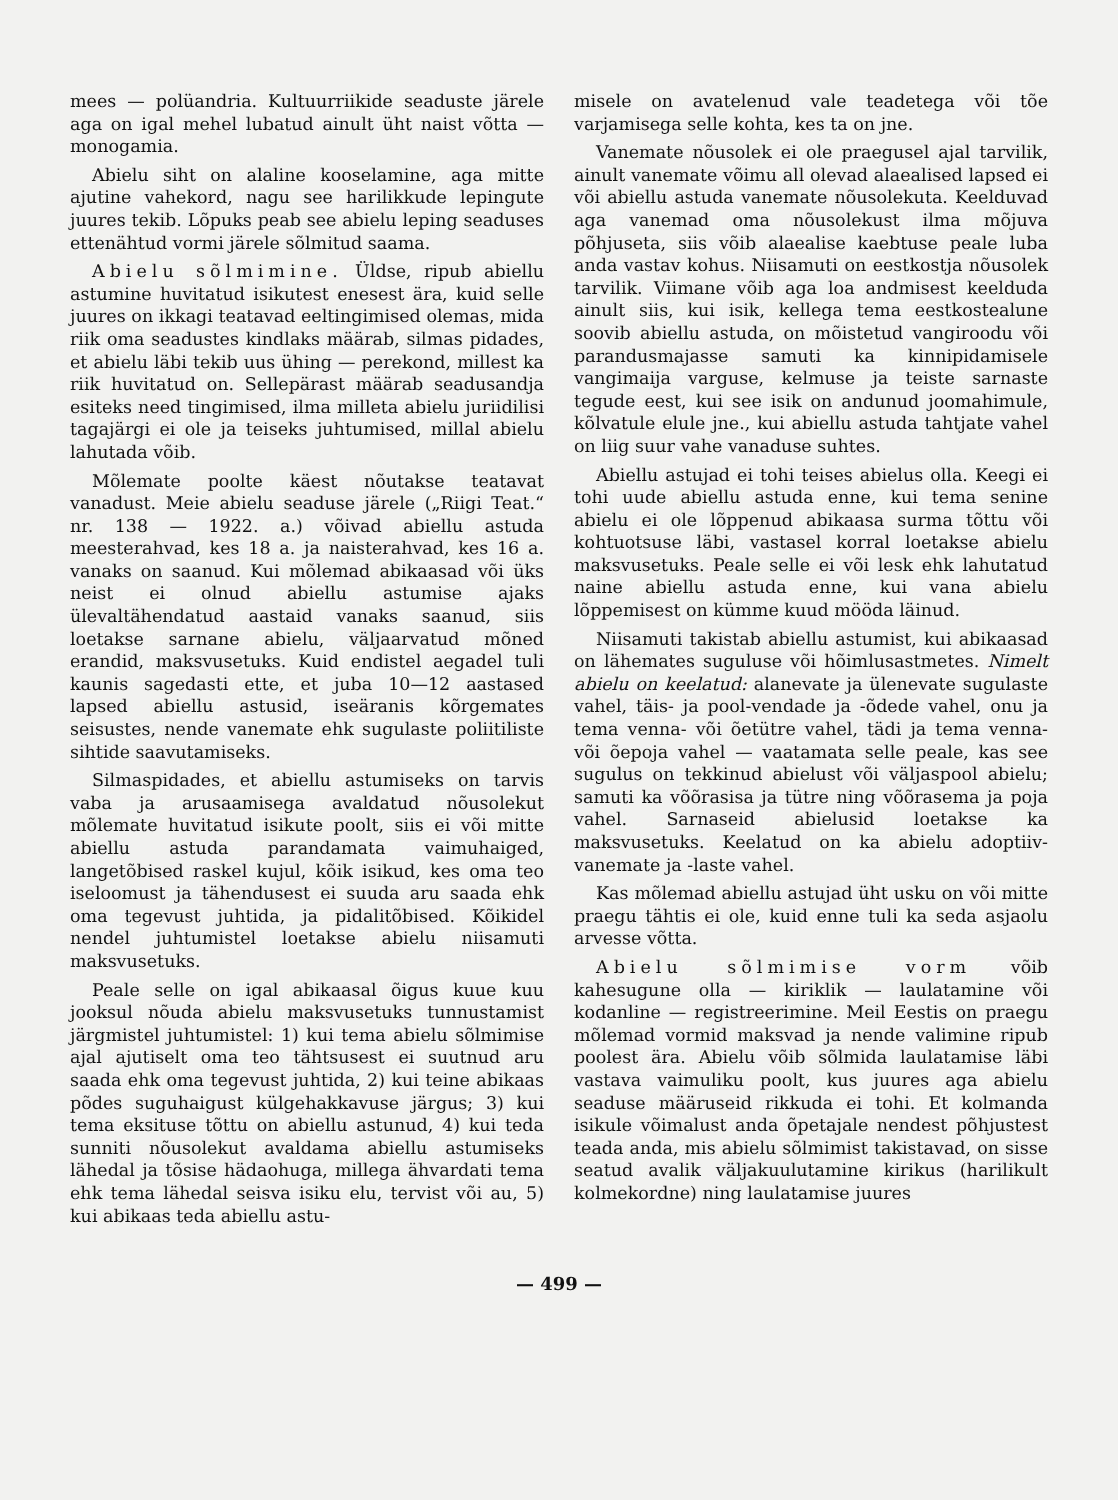mees — polüandria. Kultuurriikide seaduste järele aga on igal mehel lubatud ainult üht naist võtta — monogamia.
Abielu siht on alaline kooselamine, aga mitte ajutine vahekord, nagu see harilikkude lepingute juures tekib. Lõpuks peab see abielu leping seaduses ettenähtud vormi järele sõlmitud saama.
Abielu sõlmimine. Üldse, ripub abiellu astumine huvitatud isikutest enesest ära, kuid selle juures on ikkagi teatavad eeltingimised olemas, mida riik oma seadustes kindlaks määrab, silmas pidades, et abielu läbi tekib uus ühing — perekond, millest ka riik huvitatud on. Sellepärast määrab seadusandja esiteks need tingimised, ilma milleta abielu juriidilisi tagajärgi ei ole ja teiseks juhtumised, millal abielu lahutada võib.
Mõlemate poolte käest nõutakse teatavat vanadust. Meie abielu seaduse järele („Riigi Teat.“ nr. 138 — 1922. a.) võivad abiellu astuda meesterahvad, kes 18 a. ja naisterahvad, kes 16 a. vanaks on saanud. Kui mõlemad abikaasad või üks neist ei olnud abiellu astumise ajaks ülevaltähendatud aastaid vanaks saanud, siis loetakse sarnane abielu, väljaarvatud mõned erandid, maksvusetuks. Kuid endistel aegadel tuli kaunis sagedasti ette, et juba 10—12 aastased lapsed abiellu astusid, iseäranis kõrgemates seisustes, nende vanemate ehk sugulaste poliitiliste sihtide saavutamiseks.
Silmaspidades, et abiellu astumiseks on tarvis vaba ja arusaamisega avaldatud nõusolekut mõlemate huvitatud isikute poolt, siis ei või mitte abiellu astuda parandamata vaimuhaiged, langetõbised raskel kujul, kõik isikud, kes oma teo iseloomust ja tähendusest ei suuda aru saada ehk oma tegevust juhtida, ja pidalitõbised. Kõikidel nendel juhtumistel loetakse abielu niisamuti maksvusetuks.
Peale selle on igal abikaasal õigus kuue kuu jooksul nõuda abielu maksvusetuks tunnustamist järgmistel juhtumistel: 1) kui tema abielu sõlmimise ajal ajutiselt oma teo tähtsusest ei suutnud aru saada ehk oma tegevust juhtida, 2) kui teine abikaas põdes suguhaigust külgehakkavuse järgus; 3) kui tema eksituse tõttu on abiellu astunud, 4) kui teda sunniti nõusolekut avaldama abiellu astumiseks lähedal ja tõsise hädaohuga, millega ähvardati tema ehk tema lähedal seisva isiku elu, tervist või au, 5) kui abikaas teda abiellu astu-
misele on avatelenud vale teadetega või tõe varjamisega selle kohta, kes ta on jne.
Vanemate nõusolek ei ole praegusel ajal tarvilik, ainult vanemate võimu all olevad alaealised lapsed ei või abiellu astuda vanemate nõusolekuta. Keelduvad aga vanemad oma nõusolekust ilma mõjuva põhjuseta, siis võib alaealise kaebtuse peale luba anda vastav kohus. Niisamuti on eestkostja nõusolek tarvilik. Viimane võib aga loa andmisest keelduda ainult siis, kui isik, kellega tema eestkostealune soovib abiellu astuda, on mõistetud vangiroodu või parandusmajasse samuti ka kinnipidamisele vangimaija varguse, kelmuse ja teiste sarnaste tegude eest, kui see isik on andunud joomahimule, kõlvatule elule jne., kui abiellu astuda tahtjate vahel on liig suur vahe vanaduse suhtes.
Abiellu astujad ei tohi teises abielus olla. Keegi ei tohi uude abiellu astuda enne, kui tema senine abielu ei ole lõppenud abikaasa surma tõttu või kohtuotsuse läbi, vastasel korral loetakse abielu maksvusetuks. Peale selle ei või lesk ehk lahutatud naine abiellu astuda enne, kui vana abielu lõppemisest on kümme kuud mööda läinud.
Niisamuti takistab abiellu astumist, kui abikaasad on lähemates suguluse või hõimlusastmetes. Nimelt abielu on keelatud: alanevate ja ülenevate sugulaste vahel, täis- ja pool-vendade ja -õdede vahel, onu ja tema venna- või õetütre vahel, tädi ja tema venna- või õepoja vahel — vaatamata selle peale, kas see sugulus on tekkinud abielust või väljaspool abielu; samuti ka võõrasisa ja tütre ning võõrasema ja poja vahel. Sarnaseid abielusid loetakse ka maksvusetuks. Keelatud on ka abielu adoptiiv- vanemate ja -laste vahel.
Kas mõlemad abiellu astujad üht usku on või mitte praegu tähtis ei ole, kuid enne tuli ka seda asjaolu arvesse võtta.
Abielu sõlmimise vorm võib kahesugune olla — kiriklik — laulatamine või kodanline — registreerimine. Meil Eestis on praegu mõlemad vormid maksvad ja nende valimine ripub poolest ära. Abielu võib sõlmida laulatamise läbi vastava vaimuliku poolt, kus juures aga abielu seaduse määruseid rikkuda ei tohi. Et kolmanda isikule võimalust anda õpetajale nendest põhjustest teada anda, mis abielu sõlmimist takistavad, on sisse seatud avalik väljakuulutamine kirikus (harilikult kolmekordne) ning laulatamise juures
— 499 —